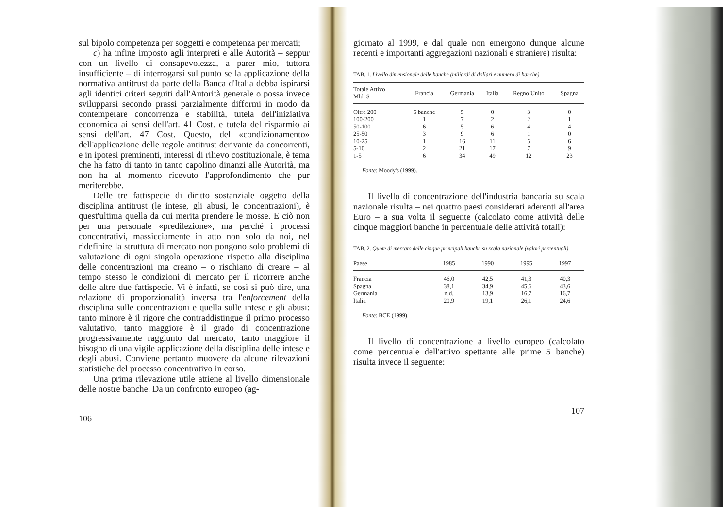sul bipolo competenza per soggetti e competenza per mercati;
c) ha infine imposto agli interpreti e alle Autorità – seppur con un livello di consapevolezza, a parer mio, tuttora insufficiente – di interrogarsi sul punto se la applicazione della normativa antitrust da parte della Banca d'Italia debba ispirarsi agli identici criteri seguiti dall'Autorità generale o possa invece svilupparsi secondo prassi parzialmente difformi in modo da contemperare concorrenza e stabilità, tutela dell'iniziativa economica ai sensi dell'art. 41 Cost. e tutela del risparmio ai sensi dell'art. 47 Cost. Questo, del «condizionamento» dell'applicazione delle regole antitrust derivante da concorrenti, e in ipotesi preminenti, interessi di rilievo costituzionale, è tema che ha fatto di tanto in tanto capolino dinanzi alle Autorità, ma non ha al momento ricevuto l'approfondimento che pur meriterebbe.
Delle tre fattispecie di diritto sostanziale oggetto della disciplina antitrust (le intese, gli abusi, le concentrazioni), è quest'ultima quella da cui merita prendere le mosse. E ciò non per una personale «predilezione», ma perché i processi concentrativi, massicciamente in atto non solo da noi, nel ridefinire la struttura di mercato non pongono solo problemi di valutazione di ogni singola operazione rispetto alla disciplina delle concentrazioni ma creano – o rischiano di creare – al tempo stesso le condizioni di mercato per il ricorrere anche delle altre due fattispecie. Vi è infatti, se così si può dire, una relazione di proporzionalità inversa tra l'enforcement della disciplina sulle concentrazioni e quella sulle intese e gli abusi: tanto minore è il rigore che contraddistingue il primo processo valutativo, tanto maggiore è il grado di concentrazione progressivamente raggiunto dal mercato, tanto maggiore il bisogno di una vigile applicazione della disciplina delle intese e degli abusi. Conviene pertanto muovere da alcune rilevazioni statistiche del processo concentrativo in corso.
Una prima rilevazione utile attiene al livello dimensionale delle nostre banche. Da un confronto europeo (ag-
106
giornato al 1999, e dal quale non emergono dunque alcune recenti e importanti aggregazioni nazionali e straniere) risulta:
TAB. 1. Livello dimensionale delle banche (miliardi di dollari e numero di banche)
| Totale Attivo Mld. $ | Francia | Germania | Italia | Regno Unito | Spagna |
| --- | --- | --- | --- | --- | --- |
| Oltre 200 | 5 banche | 5 | 0 | 3 | 0 |
| 100-200 | 1 | 7 | 2 | 2 | 1 |
| 50-100 | 6 | 5 | 6 | 4 | 4 |
| 25-50 | 3 | 9 | 6 | 1 | 0 |
| 10-25 | 1 | 16 | 11 | 5 | 6 |
| 5-10 | 2 | 21 | 17 | 7 | 9 |
| 1-5 | 6 | 34 | 49 | 12 | 23 |
Fonte: Moody's (1999).
Il livello di concentrazione dell'industria bancaria su scala nazionale risulta – nei quattro paesi considerati aderenti all'area Euro – a sua volta il seguente (calcolato come attività delle cinque maggiori banche in percentuale delle attività totali):
TAB. 2. Quote di mercato delle cinque principali banche su scala nazionale (valori percentuali)
| Paese | 1985 | 1990 | 1995 | 1997 |
| --- | --- | --- | --- | --- |
| Francia | 46,0 | 42,5 | 41,3 | 40,3 |
| Spagna | 38,1 | 34,9 | 45,6 | 43,6 |
| Germania | n.d. | 13,9 | 16,7 | 16,7 |
| Italia | 20,9 | 19,1 | 26,1 | 24,6 |
Fonte: BCE (1999).
Il livello di concentrazione a livello europeo (calcolato come percentuale dell'attivo spettante alle prime 5 banche) risulta invece il seguente:
107